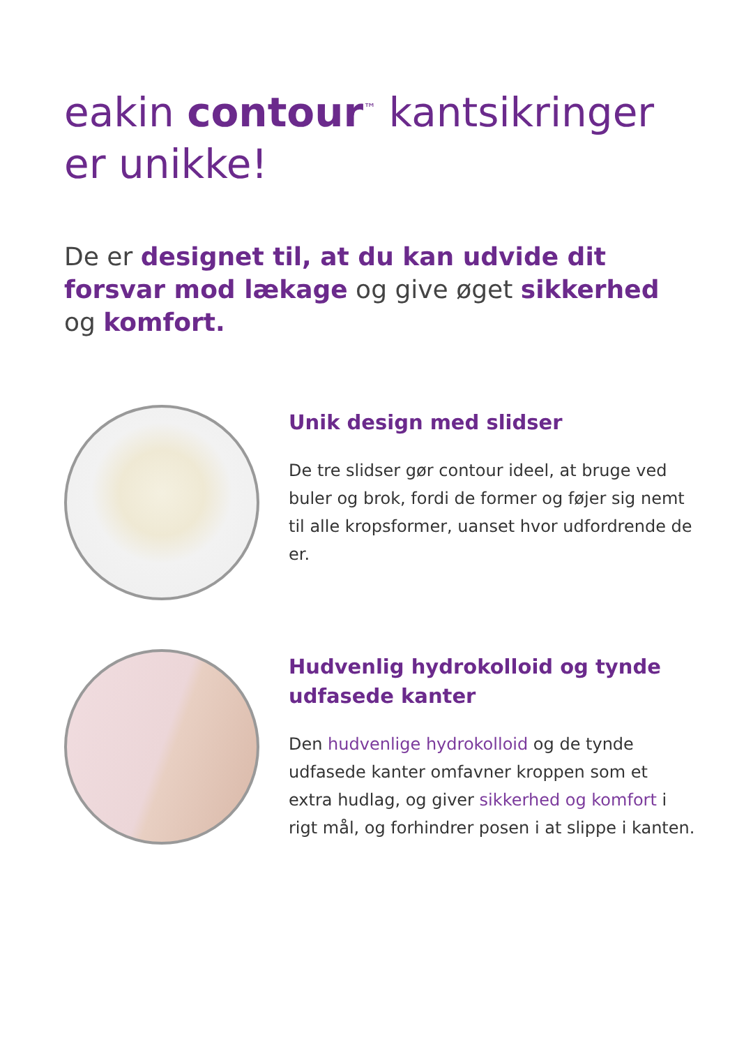eakin contour<sup>™</sup> kantsikringer er unikke!
De er designet til, at du kan udvide dit forsvar mod lækage og give øget sikkerhed og komfort.
Unik design med slidser
De tre slidser gør contour ideel, at bruge ved buler og brok, fordi de former og føjer sig nemt til alle kropsformer, uanset hvor udfordrende de er.
Hudvenlig hydrokolloid og tynde udfasede kanter
Den hudvenlige hydrokolloid og de tynde udfasede kanter omfavner kroppen som et extra hudlag, og giver sikkerhed og komfort i rigt mål, og forhindrer posen i at slippe i kanten.